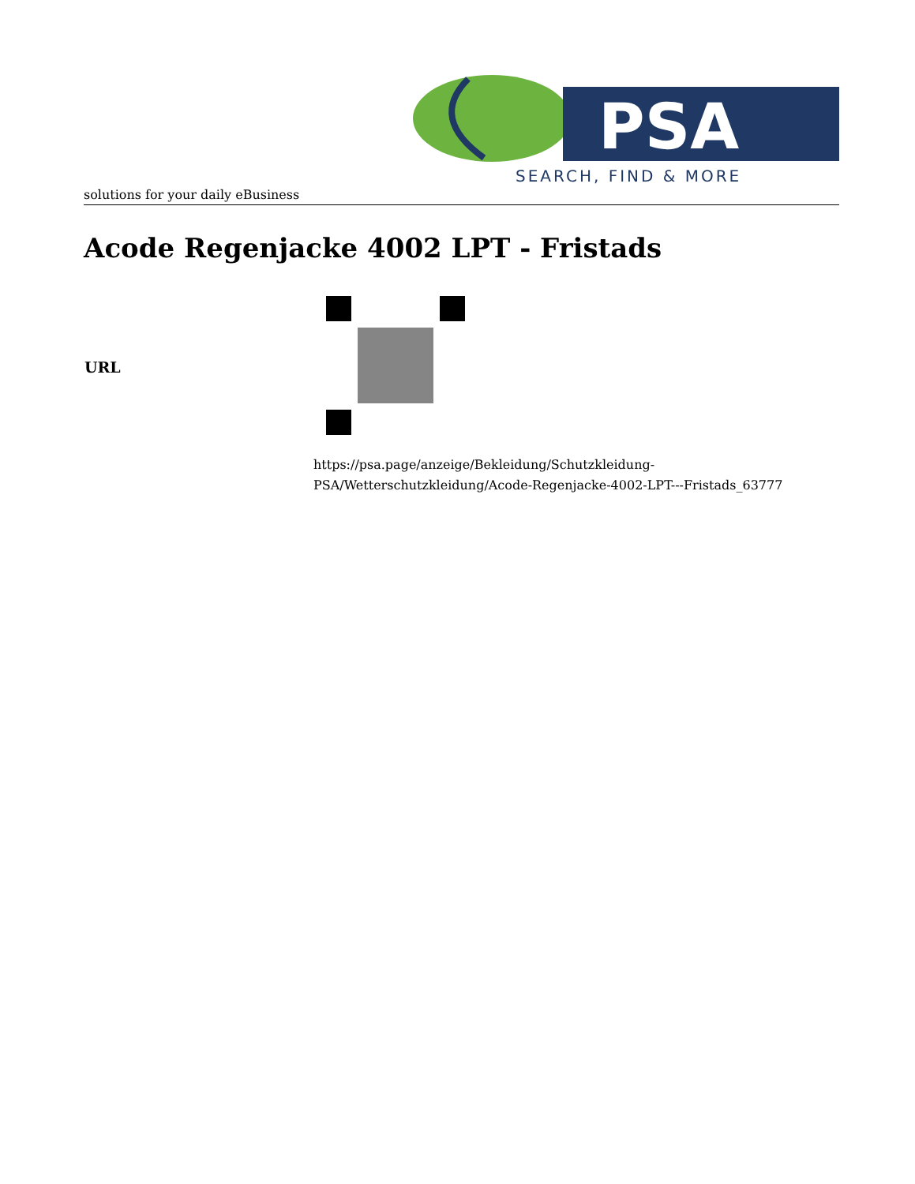PSA
SEARCH, FIND & MORE
solutions for your daily eBusiness
Acode Regenjacke 4002 LPT - Fristads
| URL | |
| | https://psa.page/anzeige/Bekleidung/Schutzkleidung- PSA/Wetterschutzkleidung/Acode-Regenjacke-4002-LPT---Fristads_63777 |